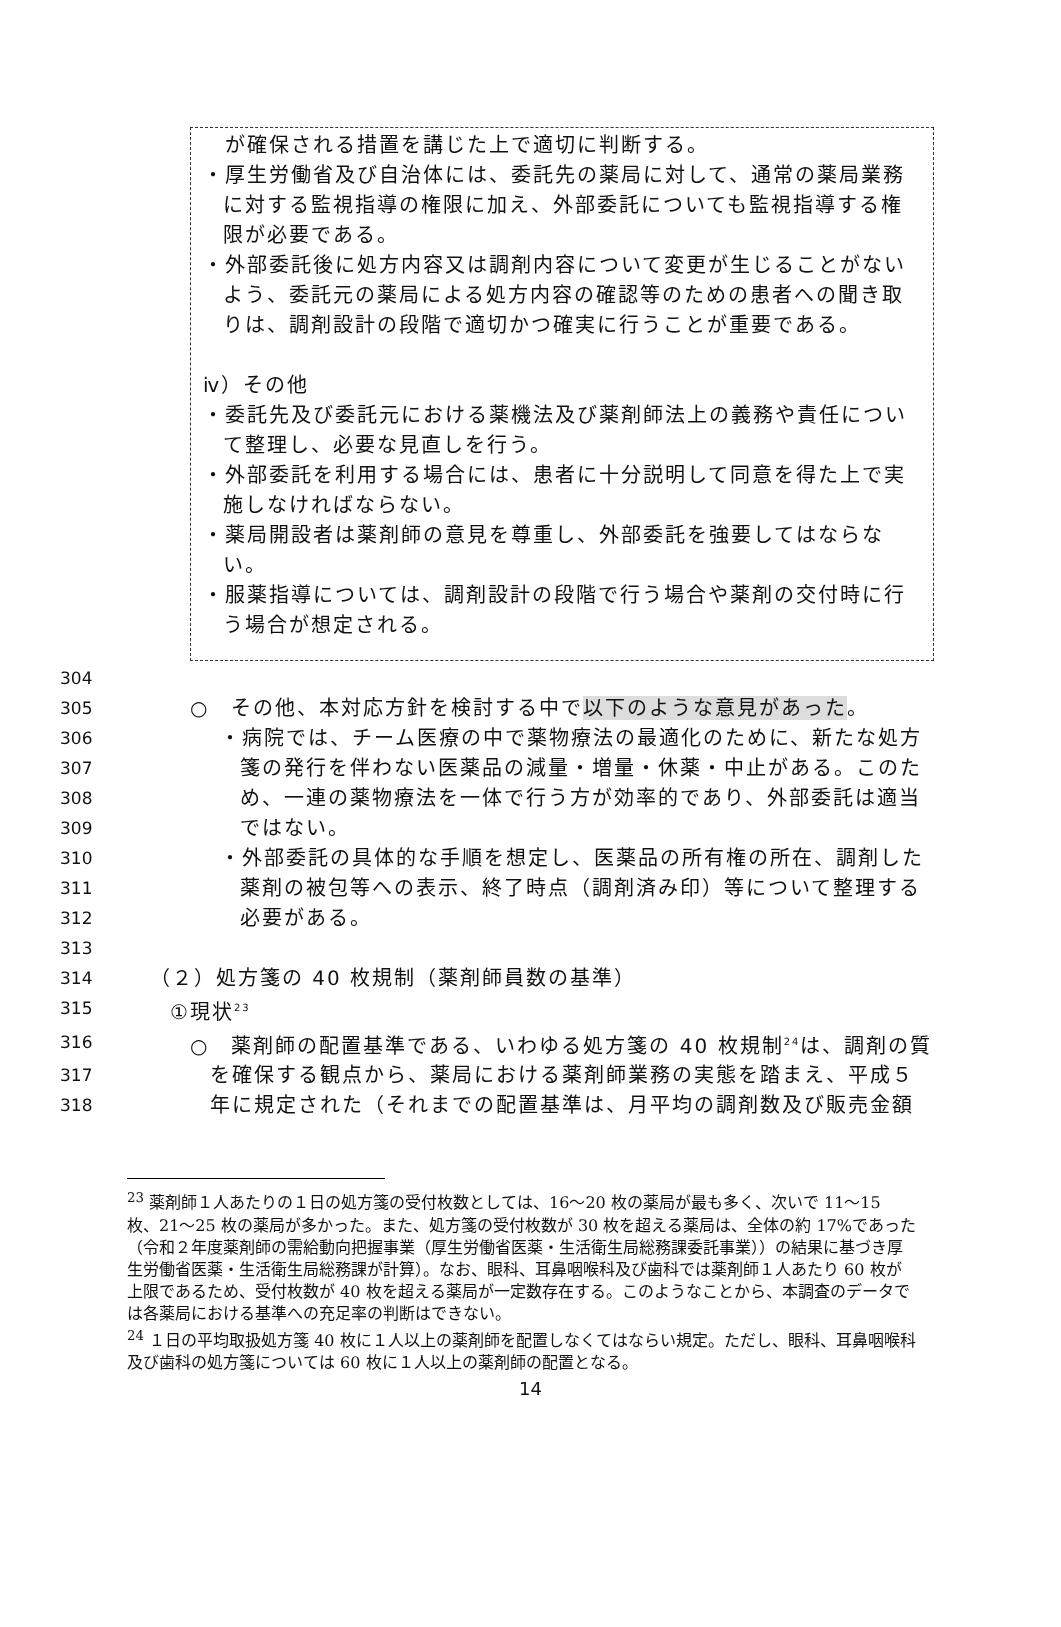が確保される措置を講じた上で適切に判断する。
・厚生労働省及び自治体には、委託先の薬局に対して、通常の薬局業務に対する監視指導の権限に加え、外部委託についても監視指導する権限が必要である。
・外部委託後に処方内容又は調剤内容について変更が生じることがないよう、委託元の薬局による処方内容の確認等のための患者への聞き取りは、調剤設計の段階で適切かつ確実に行うことが重要である。
ⅳ）その他
・委託先及び委託元における薬機法及び薬剤師法上の義務や責任について整理し、必要な見直しを行う。
・外部委託を利用する場合には、患者に十分説明して同意を得た上で実施しなければならない。
・薬局開設者は薬剤師の意見を尊重し、外部委託を強要してはならない。
・服薬指導については、調剤設計の段階で行う場合や薬剤の交付時に行う場合が想定される。
304
305 ○　その他、本対応方針を検討する中で以下のような意見があった。
306 ・病院では、チーム医療の中で薬物療法の最適化のために、新たな処方
307 箋の発行を伴わない医薬品の減量・増量・休薬・中止がある。このた
308 め、一連の薬物療法を一体で行う方が効率的であり、外部委託は適当
309 ではない。
310 ・外部委託の具体的な手順を想定し、医薬品の所有権の所在、調剤した
311 薬剤の被包等への表示、終了時点（調剤済み印）等について整理する
312 必要がある。
313
314 （２）処方箋の 40 枚規制（薬剤師員数の基準）
315 ①現状<sup>23</sup>
316 ○　薬剤師の配置基準である、いわゆる処方箋の 40 枚規制<sup>24</sup>は、調剤の質
317 を確保する観点から、薬局における薬剤師業務の実態を踏まえ、平成５
318 年に規定された（それまでの配置基準は、月平均の調剤数及び販売金額
<sup>23</sup> 薬剤師１人あたりの１日の処方箋の受付枚数としては、16〜20 枚の薬局が最も多く、次いで 11〜15 枚、21〜25 枚の薬局が多かった。また、処方箋の受付枚数が 30 枚を超える薬局は、全体の約 17%であった（令和２年度薬剤師の需給動向把握事業（厚生労働省医薬・生活衛生局総務課委託事業））の結果に基づき厚生労働省医薬・生活衛生局総務課が計算）。なお、眼科、耳鼻咽喉科及び歯科では薬剤師１人あたり 60 枚が上限であるため、受付枚数が 40 枚を超える薬局が一定数存在する。このようなことから、本調査のデータでは各薬局における基準への充足率の判断はできない。
<sup>24</sup> １日の平均取扱処方箋 40 枚に１人以上の薬剤師を配置しなくてはならい規定。ただし、眼科、耳鼻咽喉科及び歯科の処方箋については 60 枚に１人以上の薬剤師の配置となる。
14